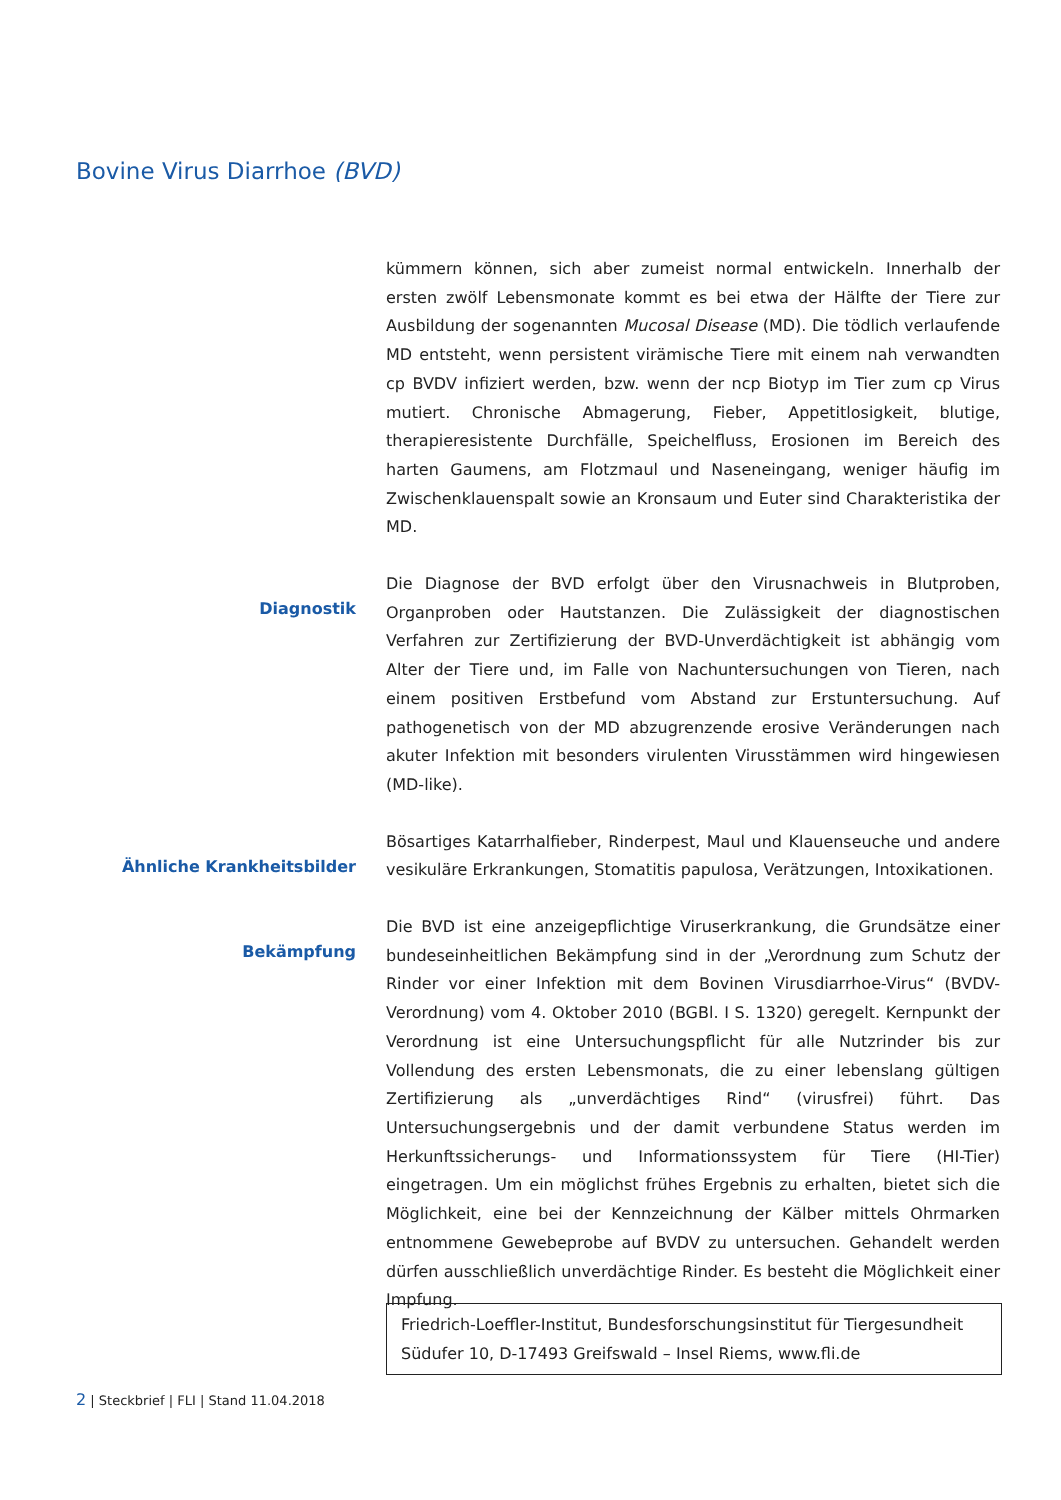Bovine Virus Diarrhoe (BVD)
kümmern können, sich aber zumeist normal entwickeln. Innerhalb der ersten zwölf Lebensmonate kommt es bei etwa der Hälfte der Tiere zur Ausbildung der sogenannten Mucosal Disease (MD). Die tödlich verlaufende MD entsteht, wenn persistent virämische Tiere mit einem nah verwandten cp BVDV infiziert werden, bzw. wenn der ncp Biotyp im Tier zum cp Virus mutiert. Chronische Abmagerung, Fieber, Appetitlosigkeit, blutige, therapieresistente Durchfälle, Speichelfluss, Erosionen im Bereich des harten Gaumens, am Flotzmaul und Naseneingang, weniger häufig im Zwischenklauenspalt sowie an Kronsaum und Euter sind Charakteristika der MD.
Diagnostik
Die Diagnose der BVD erfolgt über den Virusnachweis in Blutproben, Organproben oder Hautstanzen. Die Zulässigkeit der diagnostischen Verfahren zur Zertifizierung der BVD-Unverdächtigkeit ist abhängig vom Alter der Tiere und, im Falle von Nachuntersuchungen von Tieren, nach einem positiven Erstbefund vom Abstand zur Erstuntersuchung. Auf pathogenetisch von der MD abzugrenzende erosive Veränderungen nach akuter Infektion mit besonders virulenten Virusstämmen wird hingewiesen (MD-like).
Ähnliche Krankheitsbilder
Bösartiges Katarrhalfieber, Rinderpest, Maul und Klauenseuche und andere vesikuläre Erkrankungen, Stomatitis papulosa, Verätzungen, Intoxikationen.
Bekämpfung
Die BVD ist eine anzeigepflichtige Viruserkrankung, die Grundsätze einer bundeseinheitlichen Bekämpfung sind in der „Verordnung zum Schutz der Rinder vor einer Infektion mit dem Bovinen Virusdiarrhoe-Virus“ (BVDV-Verordnung) vom 4. Oktober 2010 (BGBl. I S. 1320) geregelt. Kernpunkt der Verordnung ist eine Untersuchungspflicht für alle Nutzrinder bis zur Vollendung des ersten Lebensmonats, die zu einer lebenslang gültigen Zertifizierung als „unverdächtiges Rind“ (virusfrei) führt. Das Untersuchungsergebnis und der damit verbundene Status werden im Herkunftssicherungs- und Informationssystem für Tiere (HI-Tier) eingetragen. Um ein möglichst frühes Ergebnis zu erhalten, bietet sich die Möglichkeit, eine bei der Kennzeichnung der Kälber mittels Ohrmarken entnommene Gewebeprobe auf BVDV zu untersuchen. Gehandelt werden dürfen ausschließlich unverdächtige Rinder. Es besteht die Möglichkeit einer Impfung.
Friedrich-Loeffler-Institut, Bundesforschungsinstitut für Tiergesundheit
Südufer 10, D-17493 Greifswald – Insel Riems, www.fli.de
2 | Steckbrief | FLI | Stand 11.04.2018